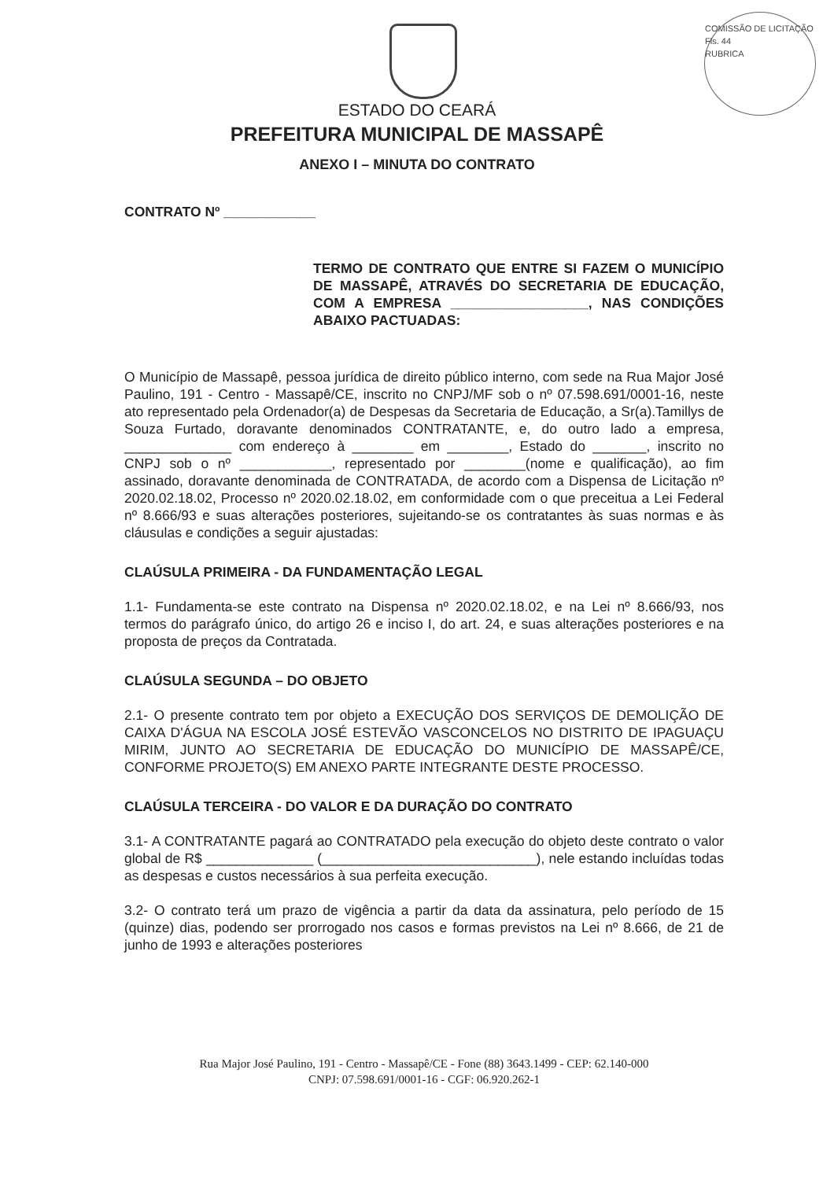COMISSÃO DE LICITAÇÃO
Fls. 44
RUBRICA
ESTADO DO CEARÁ
PREFEITURA MUNICIPAL DE MASSAPÊ
ANEXO I – MINUTA DO CONTRATO
CONTRATO Nº ____________
TERMO DE CONTRATO QUE ENTRE SI FAZEM O MUNICÍPIO DE MASSAPÊ, ATRAVÉS DO SECRETARIA DE EDUCAÇÃO, COM A EMPRESA __________________, NAS CONDIÇÕES ABAIXO PACTUADAS:
O Município de Massapê, pessoa jurídica de direito público interno, com sede na Rua Major José Paulino, 191 - Centro - Massapê/CE, inscrito no CNPJ/MF sob o nº 07.598.691/0001-16, neste ato representado pela Ordenador(a) de Despesas da Secretaria de Educação, a Sr(a).Tamillys de Souza Furtado, doravante denominados CONTRATANTE, e, do outro lado a empresa, ______________ com endereço à ________ em ________, Estado do _______, inscrito no CNPJ sob o nº ____________, representado por ________(nome e qualificação), ao fim assinado, doravante denominada de CONTRATADA, de acordo com a Dispensa de Licitação nº 2020.02.18.02, Processo nº 2020.02.18.02, em conformidade com o que preceitua a Lei Federal nº 8.666/93 e suas alterações posteriores, sujeitando-se os contratantes às suas normas e às cláusulas e condições a seguir ajustadas:
CLAÚSULA PRIMEIRA - DA FUNDAMENTAÇÃO LEGAL
1.1- Fundamenta-se este contrato na Dispensa nº 2020.02.18.02, e na Lei nº 8.666/93, nos termos do parágrafo único, do artigo 26 e inciso I, do art. 24, e suas alterações posteriores e na proposta de preços da Contratada.
CLAÚSULA SEGUNDA – DO OBJETO
2.1- O presente contrato tem por objeto a EXECUÇÃO DOS SERVIÇOS DE DEMOLIÇÃO DE CAIXA D'ÁGUA NA ESCOLA JOSÉ ESTEVÃO VASCONCELOS NO DISTRITO DE IPAGUAÇU MIRIM, JUNTO AO SECRETARIA DE EDUCAÇÃO DO MUNICÍPIO DE MASSAPÊ/CE, CONFORME PROJETO(S) EM ANEXO PARTE INTEGRANTE DESTE PROCESSO.
CLAÚSULA TERCEIRA - DO VALOR E DA DURAÇÃO DO CONTRATO
3.1- A CONTRATANTE pagará ao CONTRATADO pela execução do objeto deste contrato o valor global de R$ ______________ (____________________________), nele estando incluídas todas as despesas e custos necessários à sua perfeita execução.
3.2- O contrato terá um prazo de vigência a partir da data da assinatura, pelo período de 15 (quinze) dias, podendo ser prorrogado nos casos e formas previstos na Lei nº 8.666, de 21 de junho de 1993 e alterações posteriores
Rua Major José Paulino, 191 - Centro - Massapê/CE - Fone (88) 3643.1499 - CEP: 62.140-000
CNPJ: 07.598.691/0001-16 - CGF: 06.920.262-1